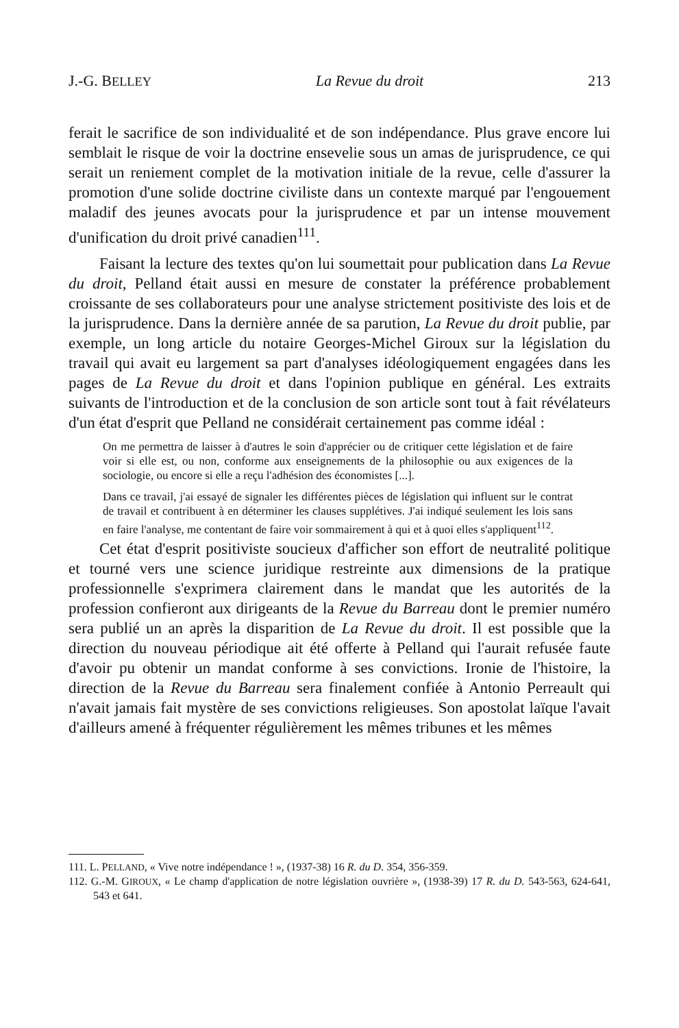J.-G. BELLEY La Revue du droit 213
ferait le sacrifice de son individualité et de son indépendance. Plus grave encore lui semblait le risque de voir la doctrine ensevelie sous un amas de jurisprudence, ce qui serait un reniement complet de la motivation initiale de la revue, celle d'assurer la promotion d'une solide doctrine civiliste dans un contexte marqué par l'engouement maladif des jeunes avocats pour la jurisprudence et par un intense mouvement d'unification du droit privé canadien<sup>111</sup>.
Faisant la lecture des textes qu'on lui soumettait pour publication dans La Revue du droit, Pelland était aussi en mesure de constater la préférence probablement croissante de ses collaborateurs pour une analyse strictement positiviste des lois et de la jurisprudence. Dans la dernière année de sa parution, La Revue du droit publie, par exemple, un long article du notaire Georges-Michel Giroux sur la législation du travail qui avait eu largement sa part d'analyses idéologiquement engagées dans les pages de La Revue du droit et dans l'opinion publique en général. Les extraits suivants de l'introduction et de la conclusion de son article sont tout à fait révélateurs d'un état d'esprit que Pelland ne considérait certainement pas comme idéal :
On me permettra de laisser à d'autres le soin d'apprécier ou de critiquer cette législation et de faire voir si elle est, ou non, conforme aux enseignements de la philosophie ou aux exigences de la sociologie, ou encore si elle a reçu l'adhésion des économistes [...].
Dans ce travail, j'ai essayé de signaler les différentes pièces de législation qui influent sur le contrat de travail et contribuent à en déterminer les clauses supplétives. J'ai indiqué seulement les lois sans en faire l'analyse, me contentant de faire voir sommairement à qui et à quoi elles s'appliquent<sup>112</sup>.
Cet état d'esprit positiviste soucieux d'afficher son effort de neutralité politique et tourné vers une science juridique restreinte aux dimensions de la pratique professionnelle s'exprimera clairement dans le mandat que les autorités de la profession confieront aux dirigeants de la Revue du Barreau dont le premier numéro sera publié un an après la disparition de La Revue du droit. Il est possible que la direction du nouveau périodique ait été offerte à Pelland qui l'aurait refusée faute d'avoir pu obtenir un mandat conforme à ses convictions. Ironie de l'histoire, la direction de la Revue du Barreau sera finalement confiée à Antonio Perreault qui n'avait jamais fait mystère de ses convictions religieuses. Son apostolat laïque l'avait d'ailleurs amené à fréquenter régulièrement les mêmes tribunes et les mêmes
111. L. PELLAND, « Vive notre indépendance ! », (1937-38) 16 R. du D. 354, 356-359.
112. G.-M. GIROUX, « Le champ d'application de notre législation ouvrière », (1938-39) 17 R. du D. 543-563, 624-641, 543 et 641.